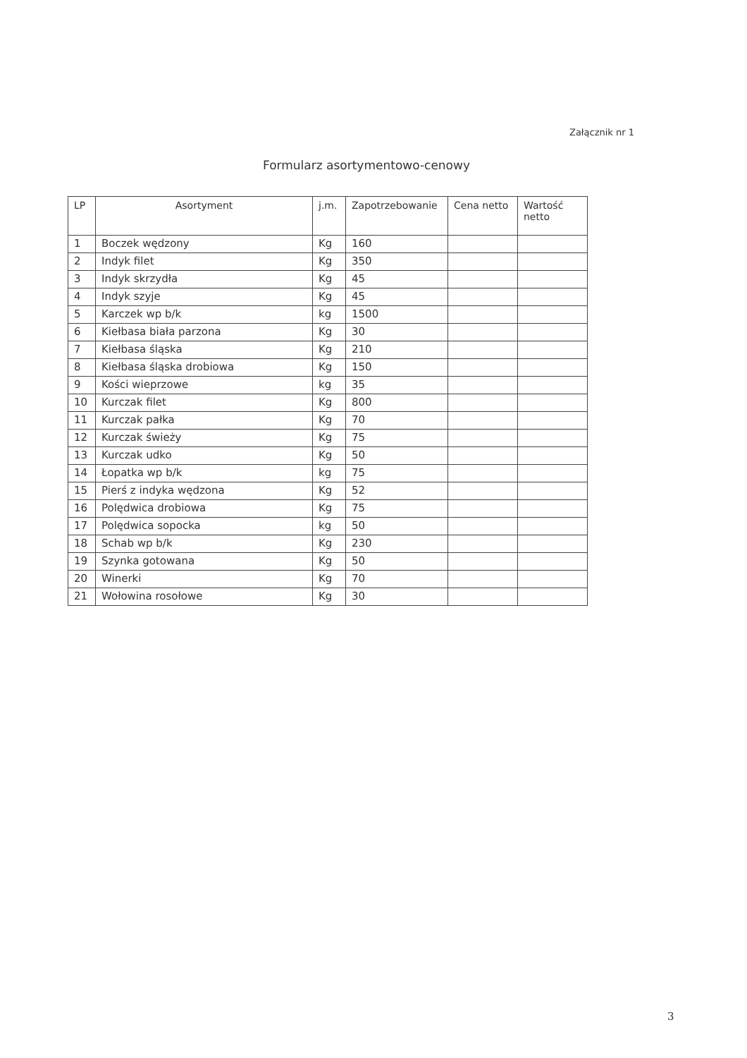Załącznik nr 1
Formularz asortymentowo-cenowy
| LP | Asortyment | j.m. | Zapotrzebowanie | Cena netto | Wartość netto |
| --- | --- | --- | --- | --- | --- |
| 1 | Boczek wędzony | Kg | 160 | | |
| 2 | Indyk filet | Kg | 350 | | |
| 3 | Indyk skrzydła | Kg | 45 | | |
| 4 | Indyk szyje | Kg | 45 | | |
| 5 | Karczek wp b/k | kg | 1500 | | |
| 6 | Kiełbasa biała parzona | Kg | 30 | | |
| 7 | Kiełbasa śląska | Kg | 210 | | |
| 8 | Kiełbasa śląska drobiowa | Kg | 150 | | |
| 9 | Kości wieprzowe | kg | 35 | | |
| 10 | Kurczak filet | Kg | 800 | | |
| 11 | Kurczak pałka | Kg | 70 | | |
| 12 | Kurczak świeży | Kg | 75 | | |
| 13 | Kurczak udko | Kg | 50 | | |
| 14 | Łopatka wp b/k | kg | 75 | | |
| 15 | Pierś z indyka wędzona | Kg | 52 | | |
| 16 | Polędwica drobiowa | Kg | 75 | | |
| 17 | Polędwica sopocka | kg | 50 | | |
| 18 | Schab wp b/k | Kg | 230 | | |
| 19 | Szynka gotowana | Kg | 50 | | |
| 20 | Winerki | Kg | 70 | | |
| 21 | Wołowina rosołowe | Kg | 30 | | |
3